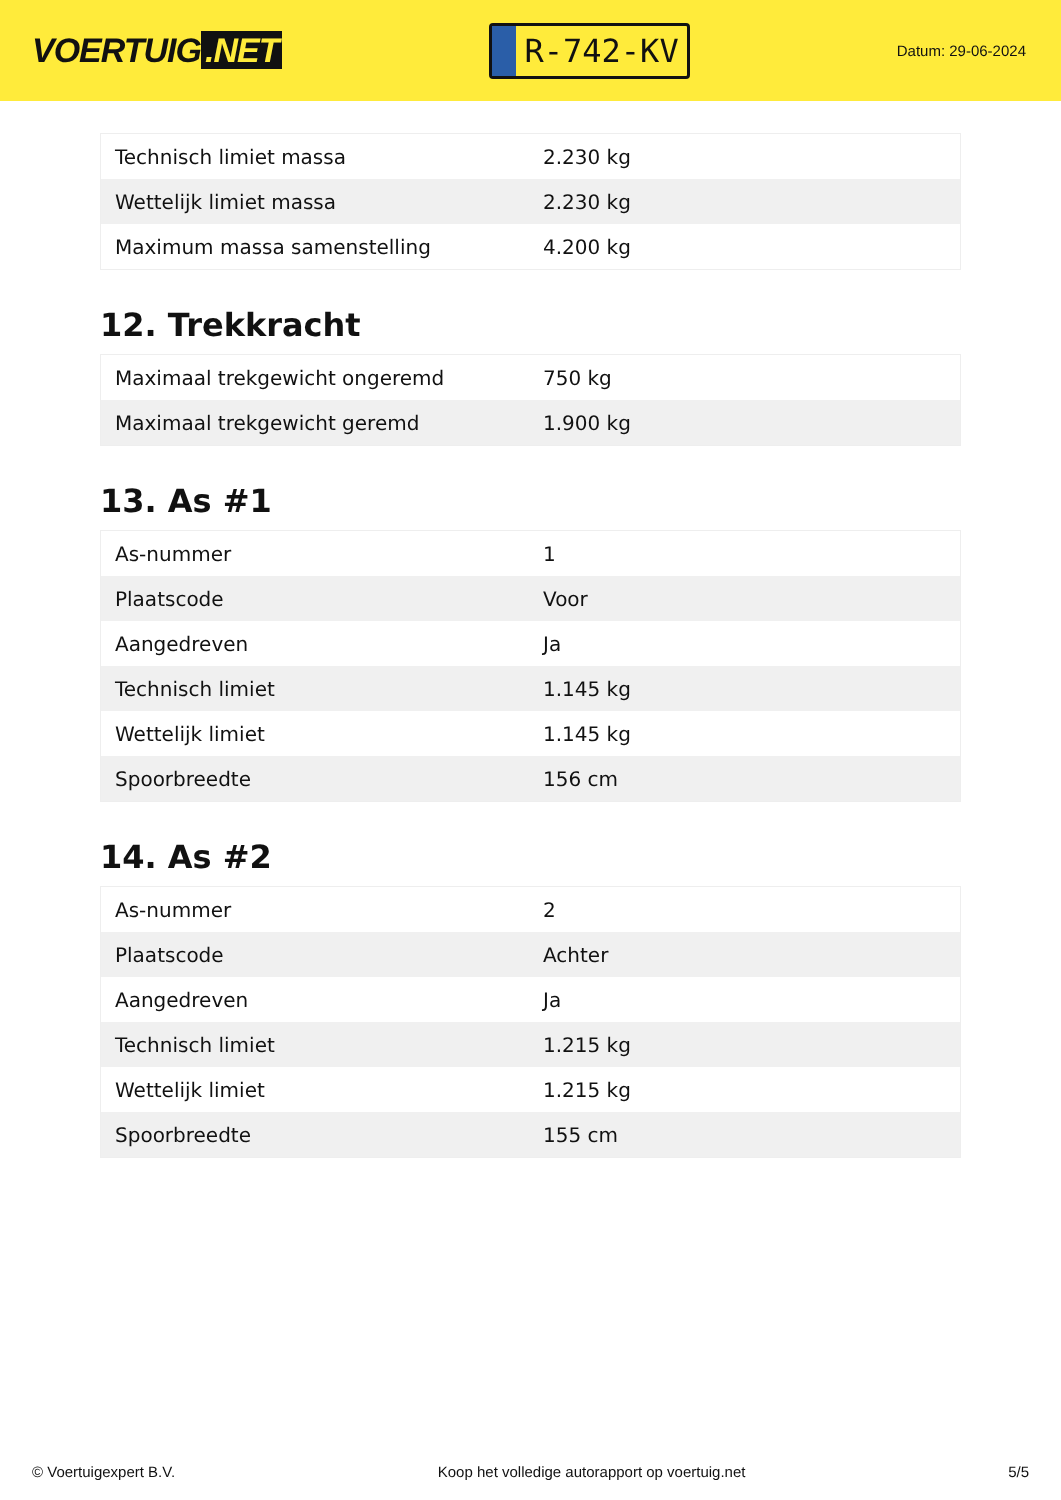VOERTUIG.NET
R-742-KV
Datum: 29-06-2024
| Technisch limiet massa | 2.230 kg |
| Wettelijk limiet massa | 2.230 kg |
| Maximum massa samenstelling | 4.200 kg |
12. Trekkracht
| Maximaal trekgewicht ongeremd | 750 kg |
| Maximaal trekgewicht geremd | 1.900 kg |
13. As #1
| As-nummer | 1 |
| Plaatscode | Voor |
| Aangedreven | Ja |
| Technisch limiet | 1.145 kg |
| Wettelijk limiet | 1.145 kg |
| Spoorbreedte | 156 cm |
14. As #2
| As-nummer | 2 |
| Plaatscode | Achter |
| Aangedreven | Ja |
| Technisch limiet | 1.215 kg |
| Wettelijk limiet | 1.215 kg |
| Spoorbreedte | 155 cm |
© Voertuigexpert B.V. Koop het volledige autorapport op voertuig.net 5/5